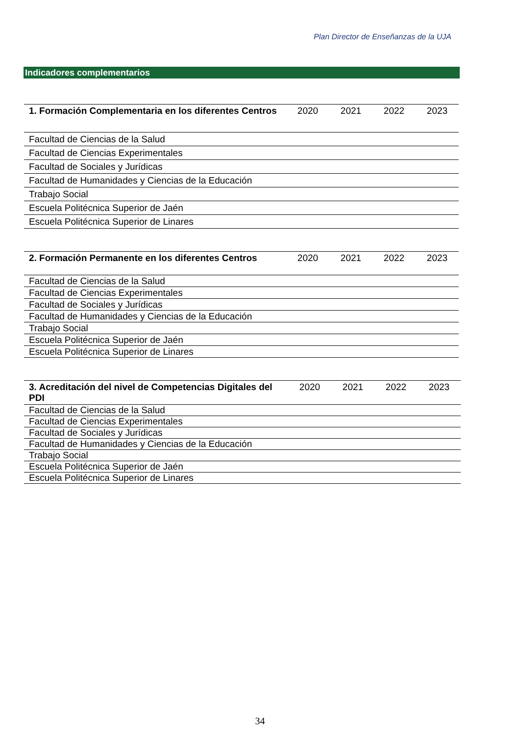Plan Director de Enseñanzas de la UJA
Indicadores complementarios
| 1. Formación Complementaria en los diferentes Centros | 2020 | 2021 | 2022 | 2023 |
| --- | --- | --- | --- | --- |
| Facultad de Ciencias de la Salud | | | | |
| Facultad de Ciencias Experimentales | | | | |
| Facultad de Sociales y Jurídicas | | | | |
| Facultad de Humanidades y Ciencias de la Educación | | | | |
| Trabajo Social | | | | |
| Escuela Politécnica Superior de Jaén | | | | |
| Escuela Politécnica Superior de Linares | | | | |
| 2. Formación Permanente en los diferentes Centros | 2020 | 2021 | 2022 | 2023 |
| --- | --- | --- | --- | --- |
| Facultad de Ciencias de la Salud | | | | |
| Facultad de Ciencias Experimentales | | | | |
| Facultad de Sociales y Jurídicas | | | | |
| Facultad de Humanidades y Ciencias de la Educación | | | | |
| Trabajo Social | | | | |
| Escuela Politécnica Superior de Jaén | | | | |
| Escuela Politécnica Superior de Linares | | | | |
| 3. Acreditación del nivel de Competencias Digitales del PDI | 2020 | 2021 | 2022 | 2023 |
| --- | --- | --- | --- | --- |
| Facultad de Ciencias de la Salud | | | | |
| Facultad de Ciencias Experimentales | | | | |
| Facultad de Sociales y Jurídicas | | | | |
| Facultad de Humanidades y Ciencias de la Educación | | | | |
| Trabajo Social | | | | |
| Escuela Politécnica Superior de Jaén | | | | |
| Escuela Politécnica Superior de Linares | | | | |
34